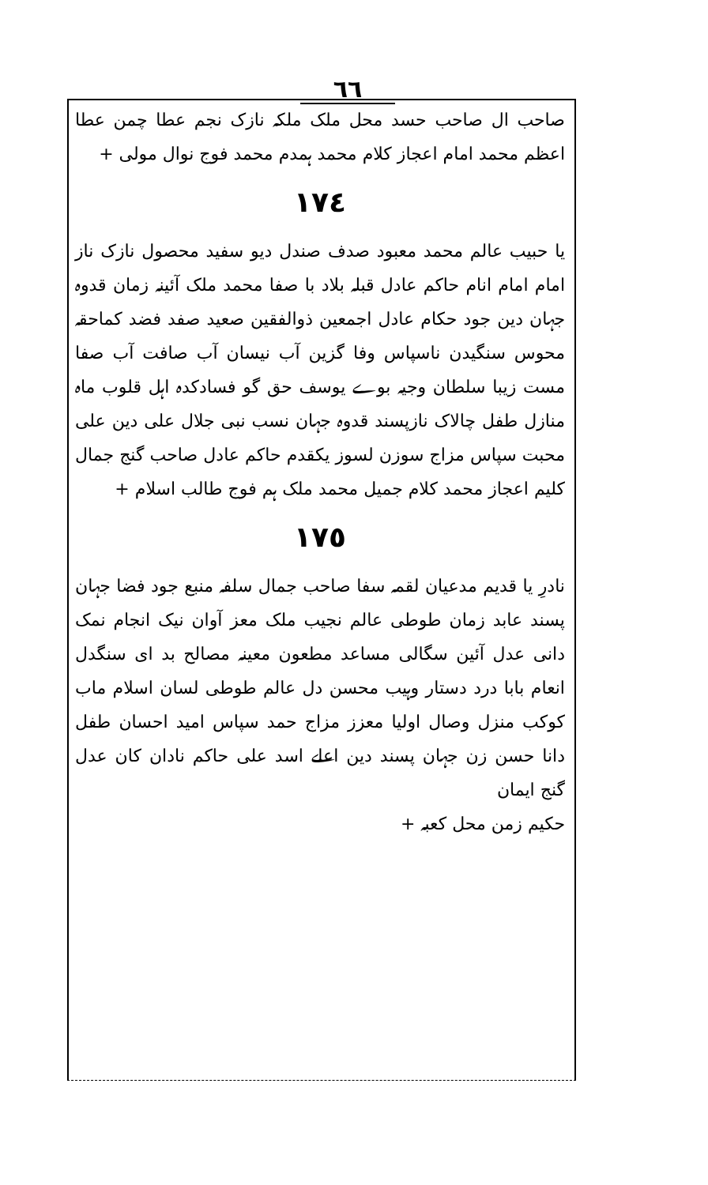٦٦
صاحب ال صاحب حسد محل ملک ملکہ نازک نجم عطا چمن عطا اعظم محمد امام اعجاز کلام محمد ہمدم محمد فوج نوال مولی +
١٧٤
یا حبیب عالم محمد معبود صدف صندل دیو سفید محصول نازک ناز امام امام انام حاکم عادل قبلہ بلاد با صفا محمد ملک آئینہ زمان قدوہ جہان دین جود حکام عادل اجمعین ذوالفقین صعید صفد فضد کماحقہ محوس سنگیدن ناسپاس وفا گزین آب نیسان آب صافت آب صفا مست زیبا سلطان وجیہ بوے یوسف حق گو فسادکدہ اہل قلوب ماہ منازل طفل چالاک نازپسند قدوہ جہان نسب نبی جلال علی دین علی محبت سپاس مزاج سوزن لسوز یکقدم حاکم عادل صاحب گنج جمال کلیم اعجاز محمد کلام جمیل محمد ملک ہم فوج طالب اسلام +
١٧٥
نادرِ یا قدیم مدعیان لقمہ سفا صاحب جمال سلفہ منبع جود فضا جہان پسند عابد زمان طوطی عالم نجیب ملک معز آوان نیک انجام نمک دانی عدل آئین سگالی مساعد مطعون معینہ مصالح بد ای سنگدل انعام بابا درد دستار وہیب محسن دل عالم طوطی لسان اسلام ماب کوکب منزل وصال اولیا معزز مزاج حمد سپاس امید احسان طفل دانا حسن زن جہان پسند دین اعلے اسد علی حاکم نادان کان عدل گنج ایمان
حکیم زمن محل کعبہ +